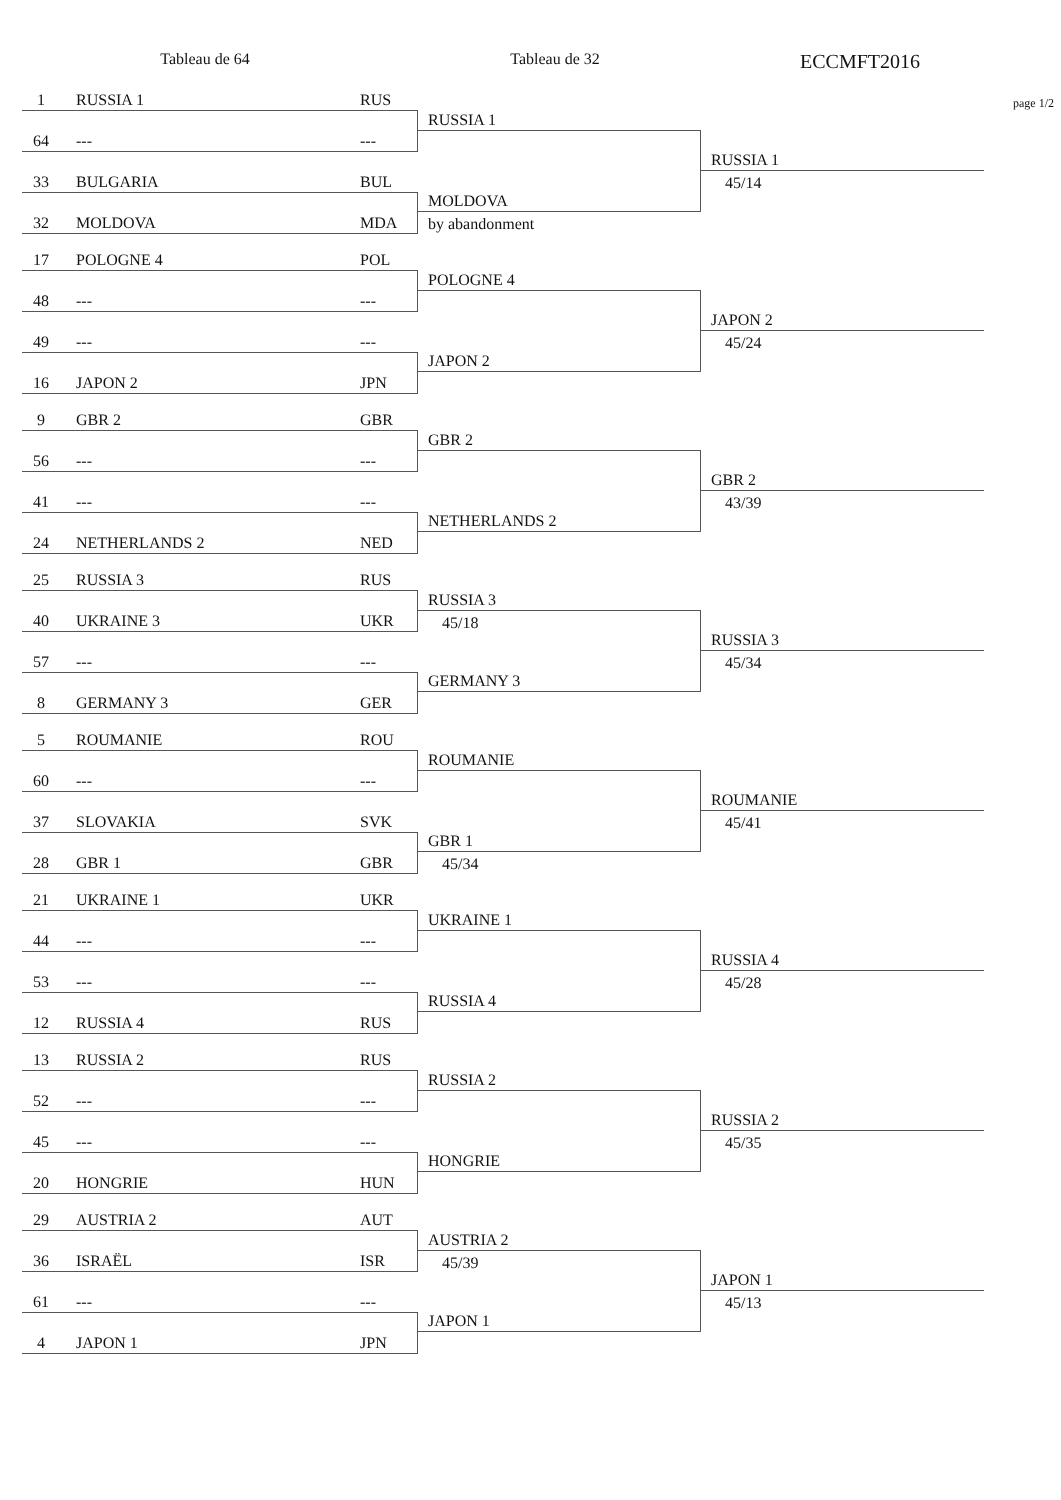Tableau de 64 Tableau de 32
ECCMFT2016
1 RUSSIA 1 RUS
64 --- ---
33 BULGARIA BUL
32 MOLDOVA MDA
RUSSIA 1
MOLDOVA
by abandonment
RUSSIA 1
45/14
page 1/2
17 POLOGNE 4 POL
48 --- ---
49 --- ---
16 JAPON 2 JPN
POLOGNE 4
JAPON 2
JAPON 2
45/24
9 GBR 2 GBR
56 --- ---
41 --- ---
24 NETHERLANDS 2 NED
GBR 2
NETHERLANDS 2
GBR 2
43/39
25 RUSSIA 3 RUS
40 UKRAINE 3 UKR
57 --- ---
8 GERMANY 3 GER
RUSSIA 3
45/18
GERMANY 3
RUSSIA 3
45/34
5 ROUMANIE ROU
60 --- ---
37 SLOVAKIA SVK
28 GBR 1 GBR
ROUMANIE
GBR 1
45/34
ROUMANIE
45/41
21 UKRAINE 1 UKR
44 --- ---
53 --- ---
12 RUSSIA 4 RUS
UKRAINE 1
RUSSIA 4
RUSSIA 4
45/28
13 RUSSIA 2 RUS
52 --- ---
45 --- ---
20 HONGRIE HUN
RUSSIA 2
HONGRIE
RUSSIA 2
45/35
29 AUSTRIA 2 AUT
36 ISRAËL ISR
61 --- ---
4 JAPON 1 JPN
AUSTRIA 2
45/39
JAPON 1
JAPON 1
45/13